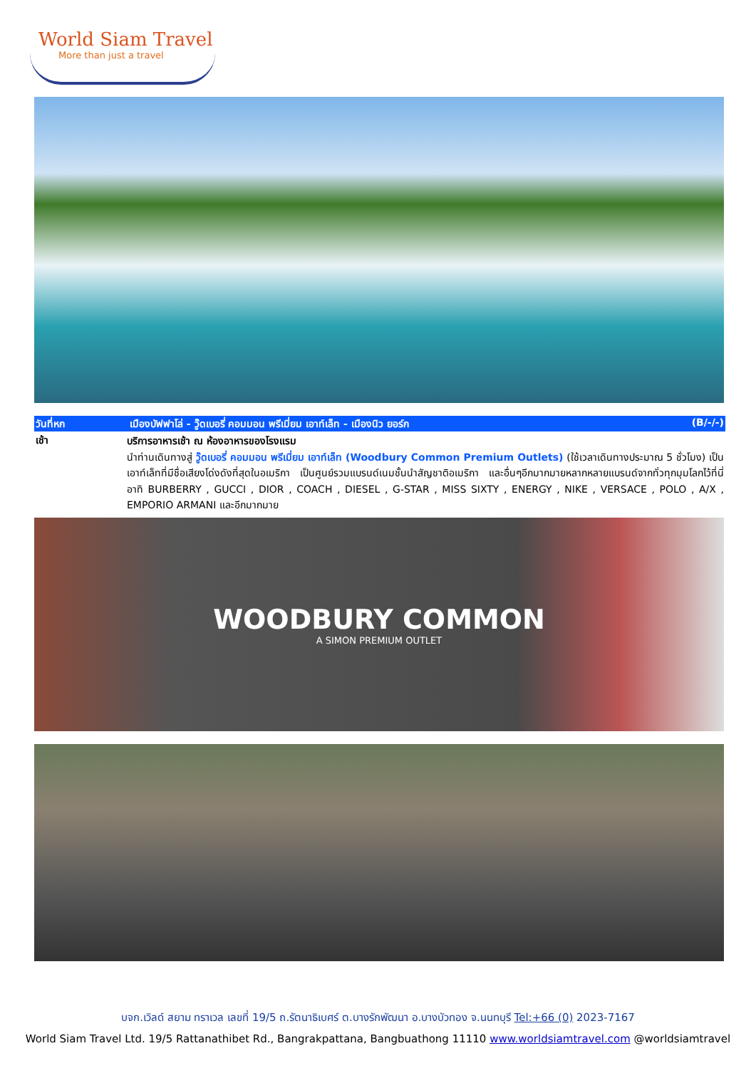World Siam Travel
More than just a travel
วันที่หก เมืองบัฟฟาโล่ - วู๊ดเบอรี่ คอมมอน พรีเมี่ยม เอาท์เล็ท - เมืองนิว ยอร์ก
(B/-/-)
เช้า
บริการอาหารเช้า ณ ห้องอาหารของโรงแรม
นำท่านเดินทางสู่ วู๊ดเบอรี่ คอมมอน พรีเมี่ยม เอาท์เล็ท (Woodbury Common Premium Outlets) (ใช้เวลาเดินทางประมาณ 5 ชั่วโมง) เป็นเอาท์เล็ทที่มีชื่อเสียงโด่งดังที่สุดในอเมริกา เป็นศูนย์รวมแบรนด์เนมชั้นนำสัญชาติอเมริกา และอื่นๆอีกมากมายหลากหลายแบรนด์จากทั่วทุกมุมโลกไว้ที่นี่ อาทิ BURBERRY , GUCCI , DIOR , COACH , DIESEL , G-STAR , MISS SIXTY , ENERGY , NIKE , VERSACE , POLO , A/X , EMPORIO ARMANI และอีกมากมาย
WOODBURY COMMON
A SIMON PREMIUM OUTLET
บจก.เวิลด์ สยาม ทราเวล เลขที่ 19/5 ถ.รัตนาธิเบศร์ ต.บางรักพัฒนา อ.บางบัวทอง จ.นนทบุรี Tel:+66 (0) 2023-7167
World Siam Travel Ltd. 19/5 Rattanathibet Rd., Bangrakpattana, Bangbuathong 11110 www.worldsiamtravel.com @worldsiamtravel